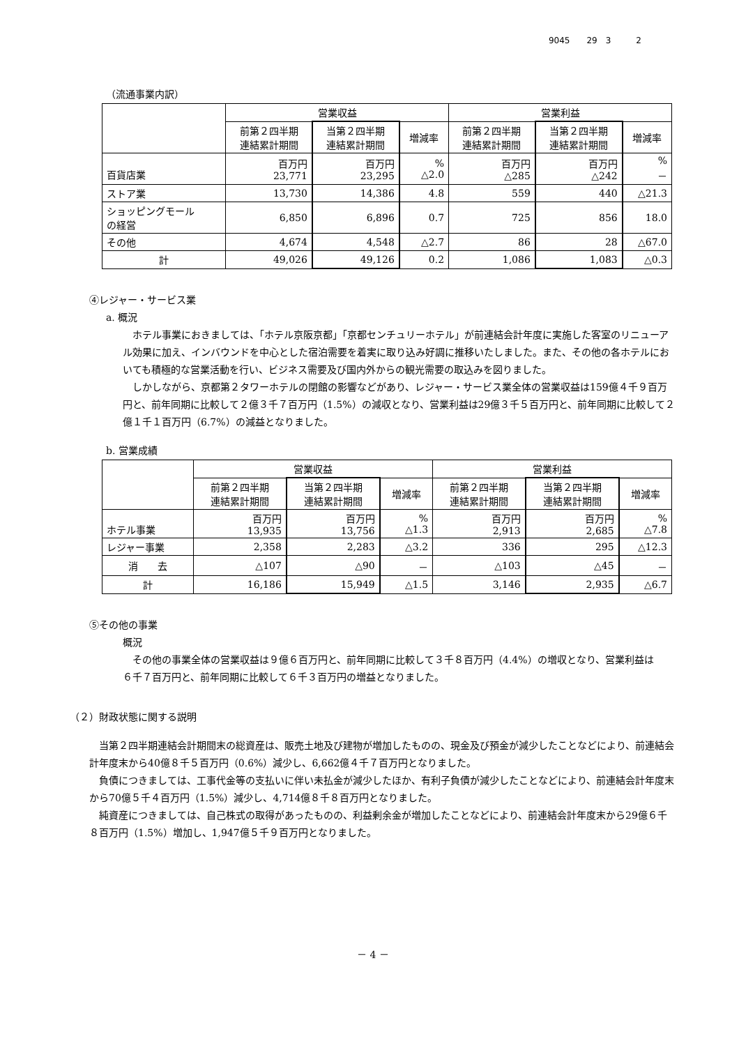9045　　29　3　　　2
（流通事業内訳）
| | 営業収益 | | | 営業利益 | | |
| --- | --- | --- | --- | --- | --- | --- |
| | 前第２四半期 連結累計期間 | 当第２四半期 連結累計期間 | 増減率 | 前第２四半期 連結累計期間 | 当第２四半期 連結累計期間 | 増減率 |
| 百貨店業 | 百万円 23,771 | 百万円 23,295 | % △2.0 | 百万円 △285 | 百万円 △242 | % － |
| ストア業 | 13,730 | 14,386 | 4.8 | 559 | 440 | △21.3 |
| ショッピングモール の経営 | 6,850 | 6,896 | 0.7 | 725 | 856 | 18.0 |
| その他 | 4,674 | 4,548 | △2.7 | 86 | 28 | △67.0 |
| 計 | 49,026 | 49,126 | 0.2 | 1,086 | 1,083 | △0.3 |
④レジャー・サービス業
a. 概況
ホテル事業におきましては、「ホテル京阪京都」「京都センチュリーホテル」が前連結会計年度に実施した客室のリニューアル効果に加え、インバウンドを中心とした宿泊需要を着実に取り込み好調に推移いたしました。また、その他の各ホテルにおいても積極的な営業活動を行い、ビジネス需要及び国内外からの観光需要の取込みを図りました。
しかしながら、京都第２タワーホテルの閉館の影響などがあり、レジャー・サービス業全体の営業収益は159億４千９百万円と、前年同期に比較して２億３千７百万円（1.5%）の減収となり、営業利益は29億３千５百万円と、前年同期に比較して２億１千１百万円（6.7%）の減益となりました。
b. 営業成績
| | 営業収益 | | | 営業利益 | | |
| --- | --- | --- | --- | --- | --- | --- |
| | 前第２四半期 連結累計期間 | 当第２四半期 連結累計期間 | 増減率 | 前第２四半期 連結累計期間 | 当第２四半期 連結累計期間 | 増減率 |
| ホテル事業 | 百万円 13,935 | 百万円 13,756 | % △1.3 | 百万円 2,913 | 百万円 2,685 | % △7.8 |
| レジャー事業 | 2,358 | 2,283 | △3.2 | 336 | 295 | △12.3 |
| 消 去 | △107 | △90 | － | △103 | △45 | － |
| 計 | 16,186 | 15,949 | △1.5 | 3,146 | 2,935 | △6.7 |
⑤その他の事業
概況
その他の事業全体の営業収益は９億６百万円と、前年同期に比較して３千８百万円（4.4%）の増収となり、営業利益は６千７百万円と、前年同期に比較して６千３百万円の増益となりました。
（２）財政状態に関する説明
当第２四半期連結会計期間末の総資産は、販売土地及び建物が増加したものの、現金及び預金が減少したことなどにより、前連結会計年度末から40億８千５百万円（0.6%）減少し、6,662億４千７百万円となりました。
負債につきましては、工事代金等の支払いに伴い未払金が減少したほか、有利子負債が減少したことなどにより、前連結会計年度末から70億５千４百万円（1.5%）減少し、4,714億８千８百万円となりました。
純資産につきましては、自己株式の取得があったものの、利益剰余金が増加したことなどにより、前連結会計年度末から29億６千８百万円（1.5%）増加し、1,947億５千９百万円となりました。
－ 4 －